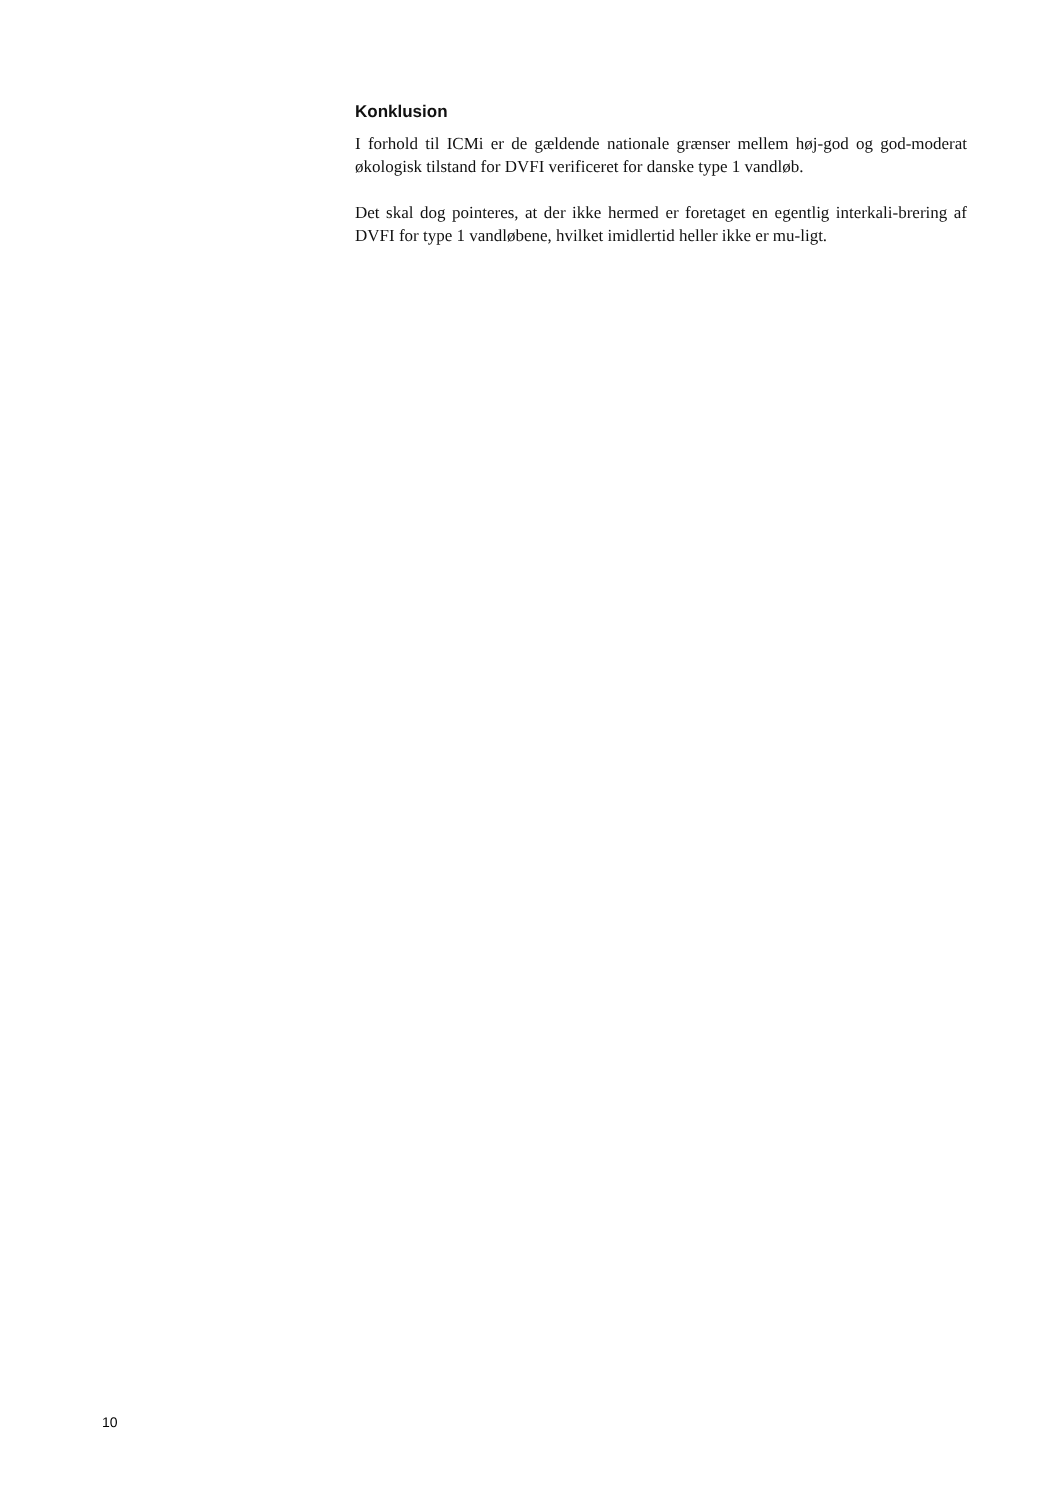Konklusion
I forhold til ICMi er de gældende nationale grænser mellem høj-god og god-moderat økologisk tilstand for DVFI verificeret for danske type 1 vandløb.
Det skal dog pointeres, at der ikke hermed er foretaget en egentlig interkali-brering af DVFI for type 1 vandløbene, hvilket imidlertid heller ikke er mu-ligt.
10